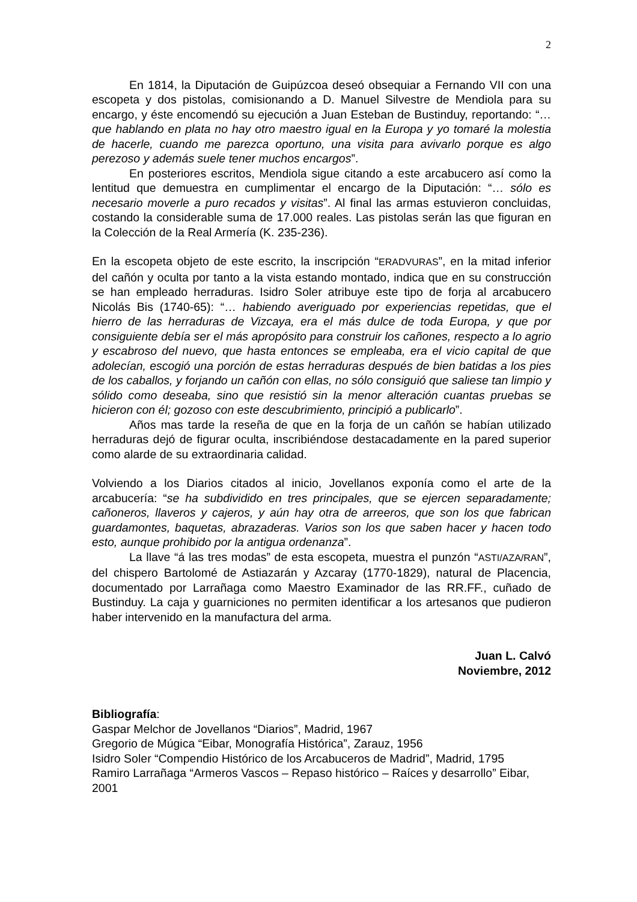2
En 1814, la Diputación de Guipúzcoa deseó obsequiar a Fernando VII con una escopeta y dos pistolas, comisionando a D. Manuel Silvestre de Mendiola para su encargo, y éste encomendó su ejecución a Juan Esteban de Bustinduy, reportando: “… que hablando en plata no hay otro maestro igual en la Europa y yo tomaré la molestia de hacerle, cuando me parezca oportuno, una visita para avivarlo porque es algo perezoso y además suele tener muchos encargos”.
En posteriores escritos, Mendiola sigue citando a este arcabucero así como la lentitud que demuestra en cumplimentar el encargo de la Diputación: “… sólo es necesario moverle a puro recados y visitas”. Al final las armas estuvieron concluidas, costando la considerable suma de 17.000 reales. Las pistolas serán las que figuran en la Colección de la Real Armería (K. 235-236).
En la escopeta objeto de este escrito, la inscripción “ERADVURAS”, en la mitad inferior del cañón y oculta por tanto a la vista estando montado, indica que en su construcción se han empleado herraduras. Isidro Soler atribuye este tipo de forja al arcabucero Nicolás Bis (1740-65): “… habiendo averiguado por experiencias repetidas, que el hierro de las herraduras de Vizcaya, era el más dulce de toda Europa, y que por consiguiente debía ser el más apropósito para construir los cañones, respecto a lo agrio y escabroso del nuevo, que hasta entonces se empleaba, era el vicio capital de que adolecían, escogió una porción de estas herraduras después de bien batidas a los pies de los caballos, y forjando un cañón con ellas, no sólo consiguió que saliese tan limpio y sólido como deseaba, sino que resistió sin la menor alteración cuantas pruebas se hicieron con él; gozoso con este descubrimiento, principió a publicarlo”.
Años mas tarde la reseña de que en la forja de un cañón se habían utilizado herraduras dejó de figurar oculta, inscribiéndose destacadamente en la pared superior como alarde de su extraordinaria calidad.
Volviendo a los Diarios citados al inicio, Jovellanos exponía como el arte de la arcabucería: “se ha subdividido en tres principales, que se ejercen separadamente; cañoneros, llaveros y cajeros, y aún hay otra de arreeros, que son los que fabrican guardamontes, baquetas, abrazaderas. Varios son los que saben hacer y hacen todo esto, aunque prohibido por la antigua ordenanza”.
La llave “á las tres modas” de esta escopeta, muestra el punzón “ASTI/AZA/RAN”, del chispero Bartolomé de Astiazarán y Azcaray (1770-1829), natural de Placencia, documentado por Larrañaga como Maestro Examinador de las RR.FF., cuñado de Bustinduy. La caja y guarniciones no permiten identificar a los artesanos que pudieron haber intervenido en la manufactura del arma.
Juan L. Calvó
Noviembre, 2012
Bibliografía:
Gaspar Melchor de Jovellanos “Diarios”, Madrid, 1967
Gregorio de Múgica “Eibar, Monografía Histórica”, Zarauz, 1956
Isidro Soler “Compendio Histórico de los Arcabuceros de Madrid”, Madrid, 1795
Ramiro Larrañaga “Armeros Vascos – Repaso histórico – Raíces y desarrollo” Eibar, 2001